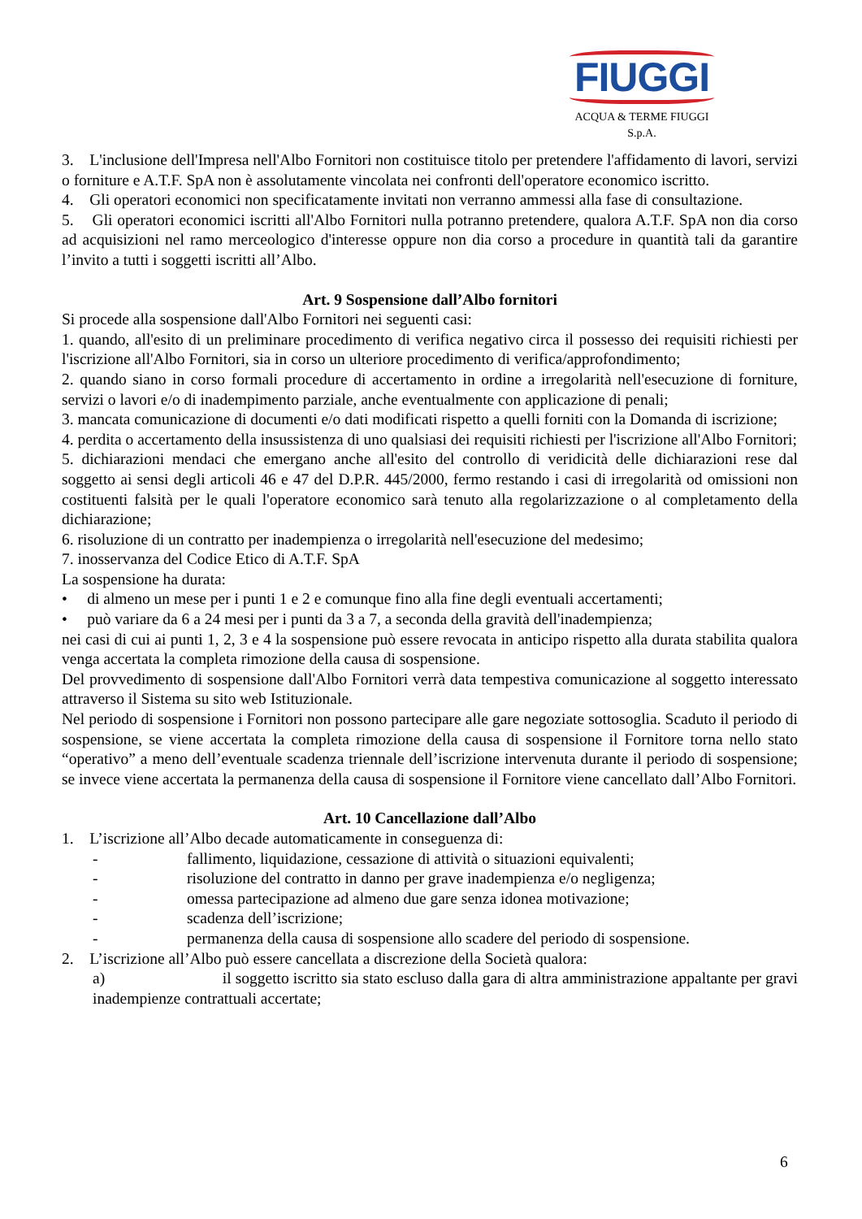FIUGGI
ACQUA & TERME FIUGGI S.p.A.
3. L'inclusione dell'Impresa nell'Albo Fornitori non costituisce titolo per pretendere l'affidamento di lavori, servizi o forniture e A.T.F. SpA non è assolutamente vincolata nei confronti dell'operatore economico iscritto.
4. Gli operatori economici non specificatamente invitati non verranno ammessi alla fase di consultazione.
5. Gli operatori economici iscritti all'Albo Fornitori nulla potranno pretendere, qualora A.T.F. SpA non dia corso ad acquisizioni nel ramo merceologico d'interesse oppure non dia corso a procedure in quantità tali da garantire l’invito a tutti i soggetti iscritti all’Albo.
Art. 9 Sospensione dall’Albo fornitori
Si procede alla sospensione dall'Albo Fornitori nei seguenti casi:
1. quando, all'esito di un preliminare procedimento di verifica negativo circa il possesso dei requisiti richiesti per l'iscrizione all'Albo Fornitori, sia in corso un ulteriore procedimento di verifica/approfondimento;
2. quando siano in corso formali procedure di accertamento in ordine a irregolarità nell'esecuzione di forniture, servizi o lavori e/o di inadempimento parziale, anche eventualmente con applicazione di penali;
3. mancata comunicazione di documenti e/o dati modificati rispetto a quelli forniti con la Domanda di iscrizione;
4. perdita o accertamento della insussistenza di uno qualsiasi dei requisiti richiesti per l'iscrizione all'Albo Fornitori;
5. dichiarazioni mendaci che emergano anche all'esito del controllo di veridicità delle dichiarazioni rese dal soggetto ai sensi degli articoli 46 e 47 del D.P.R. 445/2000, fermo restando i casi di irregolarità od omissioni non costituenti falsità per le quali l'operatore economico sarà tenuto alla regolarizzazione o al completamento della dichiarazione;
6. risoluzione di un contratto per inadempienza o irregolarità nell'esecuzione del medesimo;
7. inosservanza del Codice Etico di A.T.F. SpA
La sospensione ha durata:
• di almeno un mese per i punti 1 e 2 e comunque fino alla fine degli eventuali accertamenti;
• può variare da 6 a 24 mesi per i punti da 3 a 7, a seconda della gravità dell'inadempienza;
nei casi di cui ai punti 1, 2, 3 e 4 la sospensione può essere revocata in anticipo rispetto alla durata stabilita qualora venga accertata la completa rimozione della causa di sospensione.
Del provvedimento di sospensione dall'Albo Fornitori verrà data tempestiva comunicazione al soggetto interessato attraverso il Sistema su sito web Istituzionale.
Nel periodo di sospensione i Fornitori non possono partecipare alle gare negoziate sottosoglia. Scaduto il periodo di sospensione, se viene accertata la completa rimozione della causa di sospensione il Fornitore torna nello stato “operativo” a meno dell’eventuale scadenza triennale dell’iscrizione intervenuta durante il periodo di sospensione; se invece viene accertata la permanenza della causa di sospensione il Fornitore viene cancellato dall’Albo Fornitori.
Art. 10 Cancellazione dall’Albo
1. L’iscrizione all’Albo decade automaticamente in conseguenza di:
- fallimento, liquidazione, cessazione di attività o situazioni equivalenti;
- risoluzione del contratto in danno per grave inadempienza e/o negligenza;
- omessa partecipazione ad almeno due gare senza idonea motivazione;
- scadenza dell’iscrizione;
- permanenza della causa di sospensione allo scadere del periodo di sospensione.
2. L’iscrizione all’Albo può essere cancellata a discrezione della Società qualora:
a) il soggetto iscritto sia stato escluso dalla gara di altra amministrazione appaltante per gravi inadempienze contrattuali accertate;
6